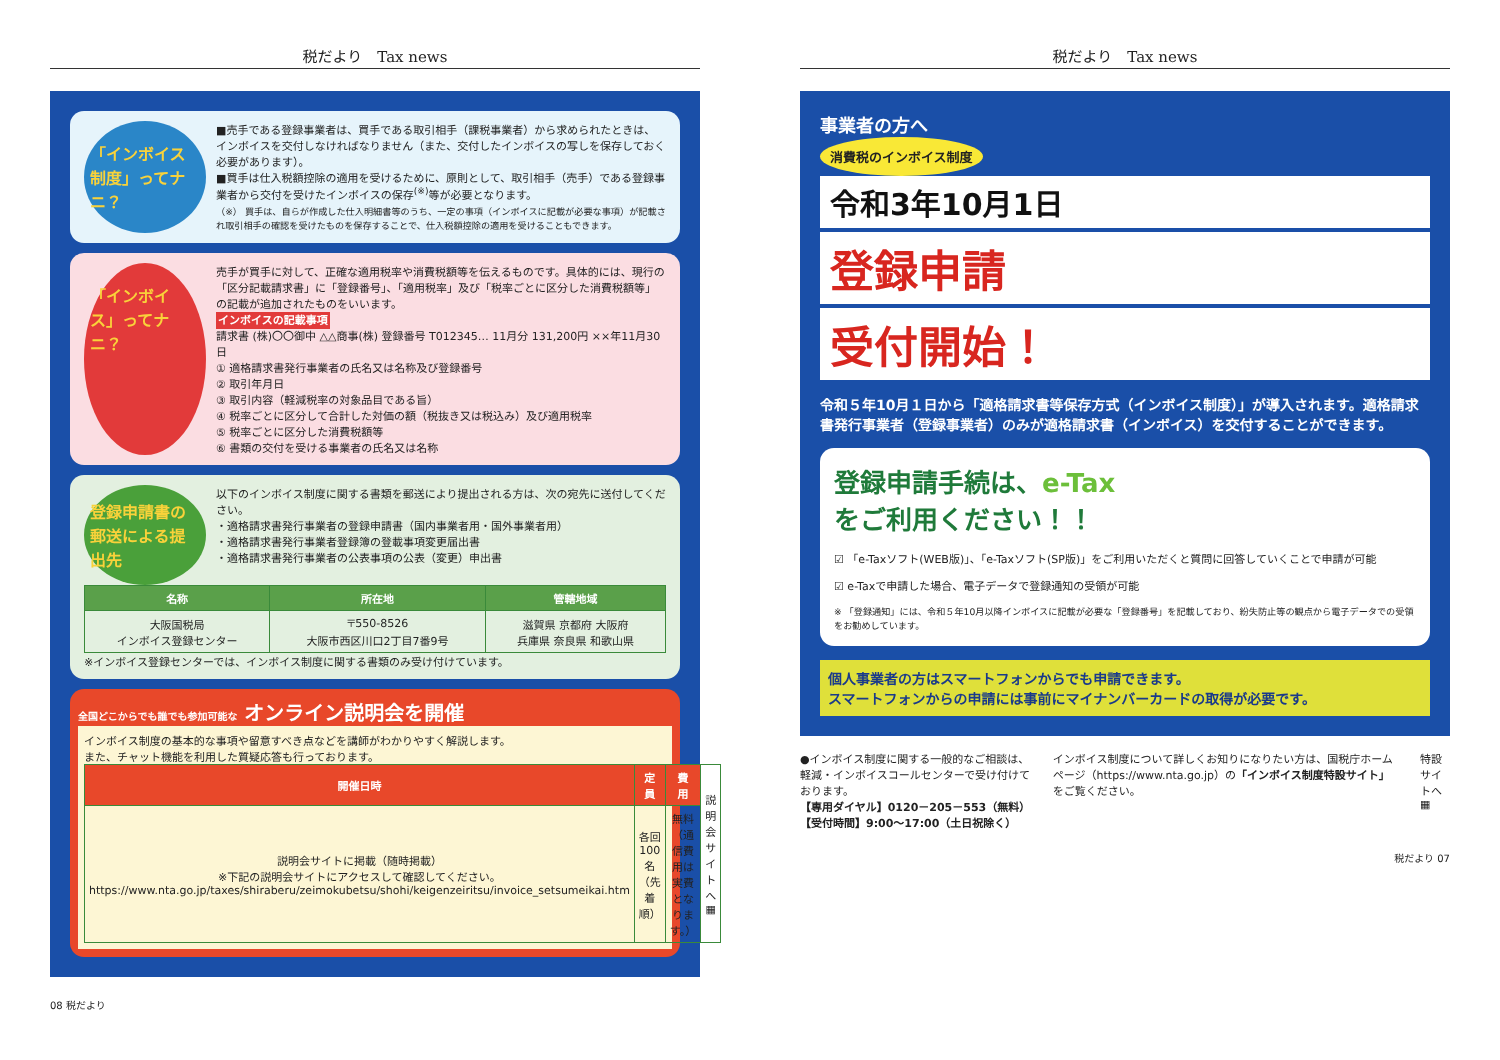税だより　Tax news
「インボイス制度」ってナニ？
■売手である登録事業者は、買手である取引相手（課税事業者）から求められたときは、インボイスを交付しなければなりません（また、交付したインボイスの写しを保存しておく必要があります）。
■買手は仕入税額控除の適用を受けるために、原則として、取引相手（売手）である登録事業者から交付を受けたインボイスの保存<sup>(※)</sup>等が必要となります。
（※） 買手は、自らが作成した仕入明細書等のうち、一定の事項（インボイスに記載が必要な事項）が記載され取引相手の確認を受けたものを保存することで、仕入税額控除の適用を受けることもできます。
「インボイス」ってナニ？
売手が買手に対して、正確な適用税率や消費税額等を伝えるものです。具体的には、現行の「区分記載請求書」に「登録番号」、「適用税率」及び「税率ごとに区分した消費税額等」の記載が追加されたものをいいます。
インボイスの記載事項
請求書 (株)〇〇御中 △△商事(株) 登録番号 T012345… 11月分 131,200円 ××年11月30日
① 適格請求書発行事業者の氏名又は名称及び登録番号
② 取引年月日
③ 取引内容（軽減税率の対象品目である旨）
④ 税率ごとに区分して合計した対価の額（税抜き又は税込み）及び適用税率
⑤ 税率ごとに区分した消費税額等
⑥ 書類の交付を受ける事業者の氏名又は名称
登録申請書の郵送による提出先
以下のインボイス制度に関する書類を郵送により提出される方は、次の宛先に送付してください。
・適格請求書発行事業者の登録申請書（国内事業者用・国外事業者用）
・適格請求書発行事業者登録簿の登載事項変更届出書
・適格請求書発行事業者の公表事項の公表（変更）申出書
| 名称 | 所在地 | 管轄地域 |
| --- | --- | --- |
| 大阪国税局 インボイス登録センター | 〒550-8526 大阪市西区川口2丁目7番9号 | 滋賀県 京都府 大阪府 兵庫県 奈良県 和歌山県 |
※インボイス登録センターでは、インボイス制度に関する書類のみ受け付けています。
全国どこからでも誰でも参加可能な オンライン説明会を開催
インボイス制度の基本的な事項や留意すべき点などを講師がわかりやすく解説します。
また、チャット機能を利用した質疑応答も行っております。
| 開催日時 | 定 員 | 費 用 | 説明会サイトへ ▦ |
| 説明会サイトに掲載（随時掲載） ※下記の説明会サイトにアクセスして確認してください。 https://www.nta.go.jp/taxes/shiraberu/zeimokubetsu/shohi/keigenzeiritsu/invoice_setsumeikai.htm | 各回 100名 （先着順） | 無料 （通信費用は実費となります。） | |
08 税だより
税だより　Tax news
事業者の方へ
消費税のインボイス制度
令和3年10月1日
登録申請
受付開始！
令和５年10月１日から「適格請求書等保存方式（インボイス制度）」が導入されます。適格請求書発行事業者（登録事業者）のみが適格請求書（インボイス）を交付することができます。
登録申請手続は、e-Tax
をご利用ください！！
☑ 「e-Taxソフト(WEB版)」、「e-Taxソフト(SP版)」をご利用いただくと質問に回答していくことで申請が可能
☑ e-Taxで申請した場合、電子データで登録通知の受領が可能
※ 「登録通知」には、令和５年10月以降インボイスに記載が必要な「登録番号」を記載しており、紛失防止等の観点から電子データでの受領をお勧めしています。
個人事業者の方はスマートフォンからでも申請できます。
スマートフォンからの申請には事前にマイナンバーカードの取得が必要です。
●インボイス制度に関する一般的なご相談は、軽減・インボイスコールセンターで受け付けております。
【専用ダイヤル】0120－205－553（無料）
【受付時間】9:00～17:00（土日祝除く）
インボイス制度について詳しくお知りになりたい方は、国税庁ホームページ（https://www.nta.go.jp）の「インボイス制度特設サイト」をご覧ください。
特設サイトへ
▦
税だより 07